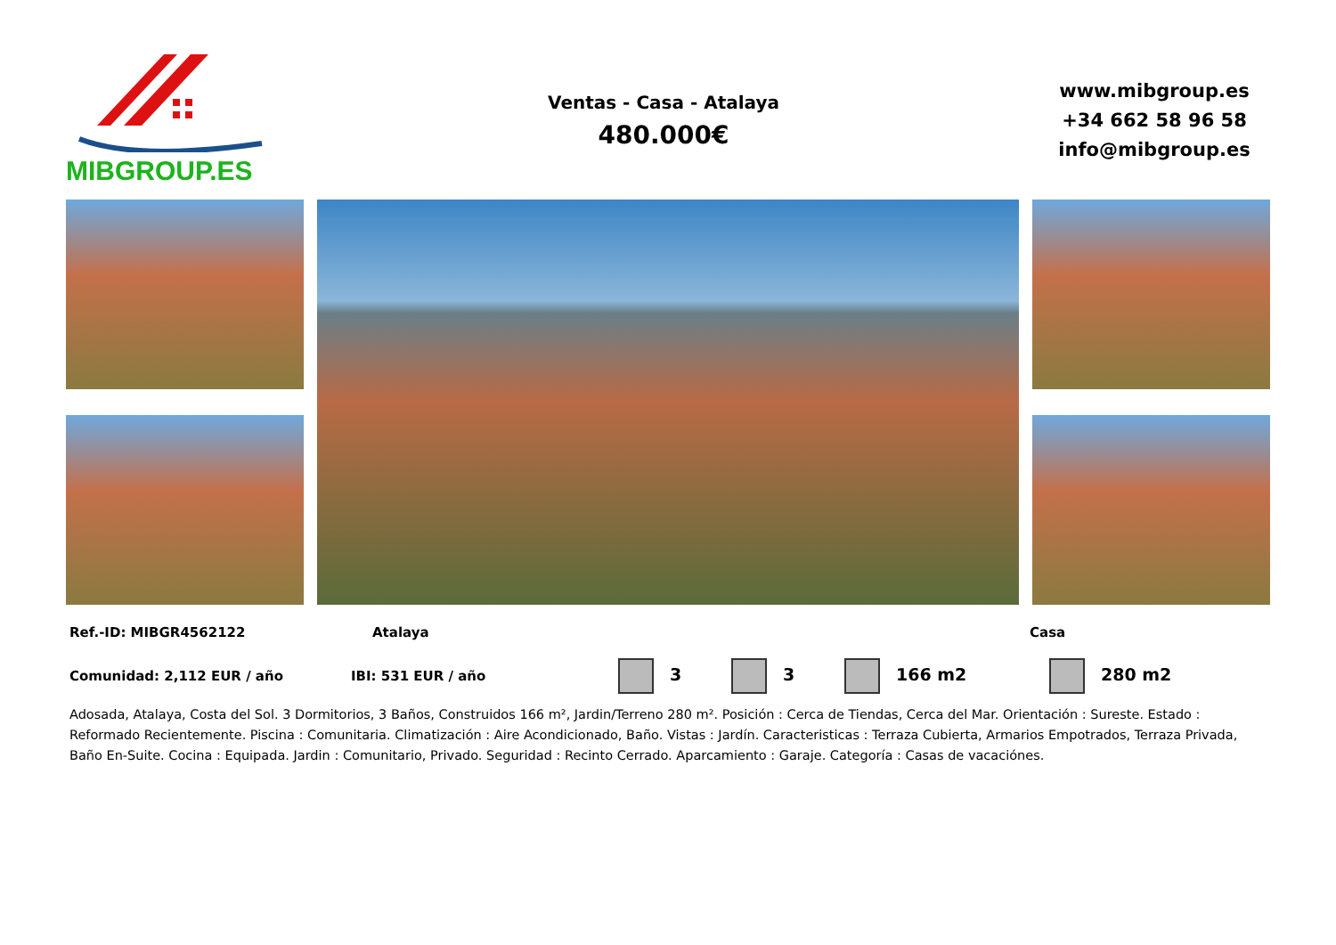MIBGROUP.ES
Ventas - Casa - Atalaya
480.000€
www.mibgroup.es
+34 662 58 96 58
info@mibgroup.es
Ref.-ID: MIBGR4562122 Atalaya Casa
Comunidad: 2,112 EUR / año IBI: 531 EUR / año 3 3 166 m2 280 m2
Adosada, Atalaya, Costa del Sol. 3 Dormitorios, 3 Baños, Construidos 166 m², Jardin/Terreno 280 m². Posición : Cerca de Tiendas, Cerca del Mar. Orientación : Sureste. Estado : Reformado Recientemente. Piscina : Comunitaria. Climatización : Aire Acondicionado, Baño. Vistas : Jardín. Caracteristicas : Terraza Cubierta, Armarios Empotrados, Terraza Privada, Baño En-Suite. Cocina : Equipada. Jardin : Comunitario, Privado. Seguridad : Recinto Cerrado. Aparcamiento : Garaje. Categoría : Casas de vacaciónes.